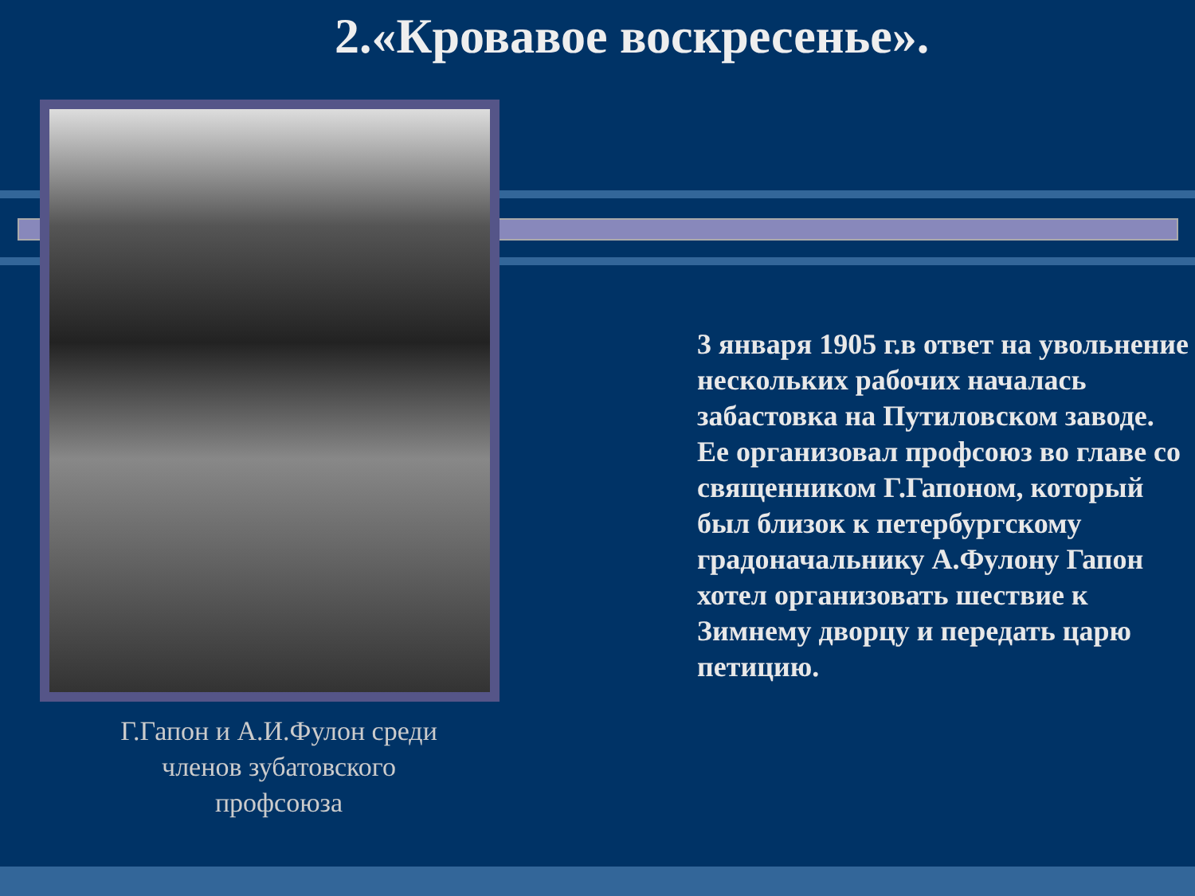2.«Кровавое воскресенье».
Г.Гапон и А.И.Фулон среди членов зубатовского профсоюза
3 января 1905 г.в ответ на увольнение нескольких рабочих началась забастовка на Путиловском заводе. Ее организовал профсоюз во главе со священником Г.Гапоном, который был близок к петербургскому градоначальнику А.Фулону Гапон хотел организовать шествие к Зимнему дворцу и передать царю петицию.